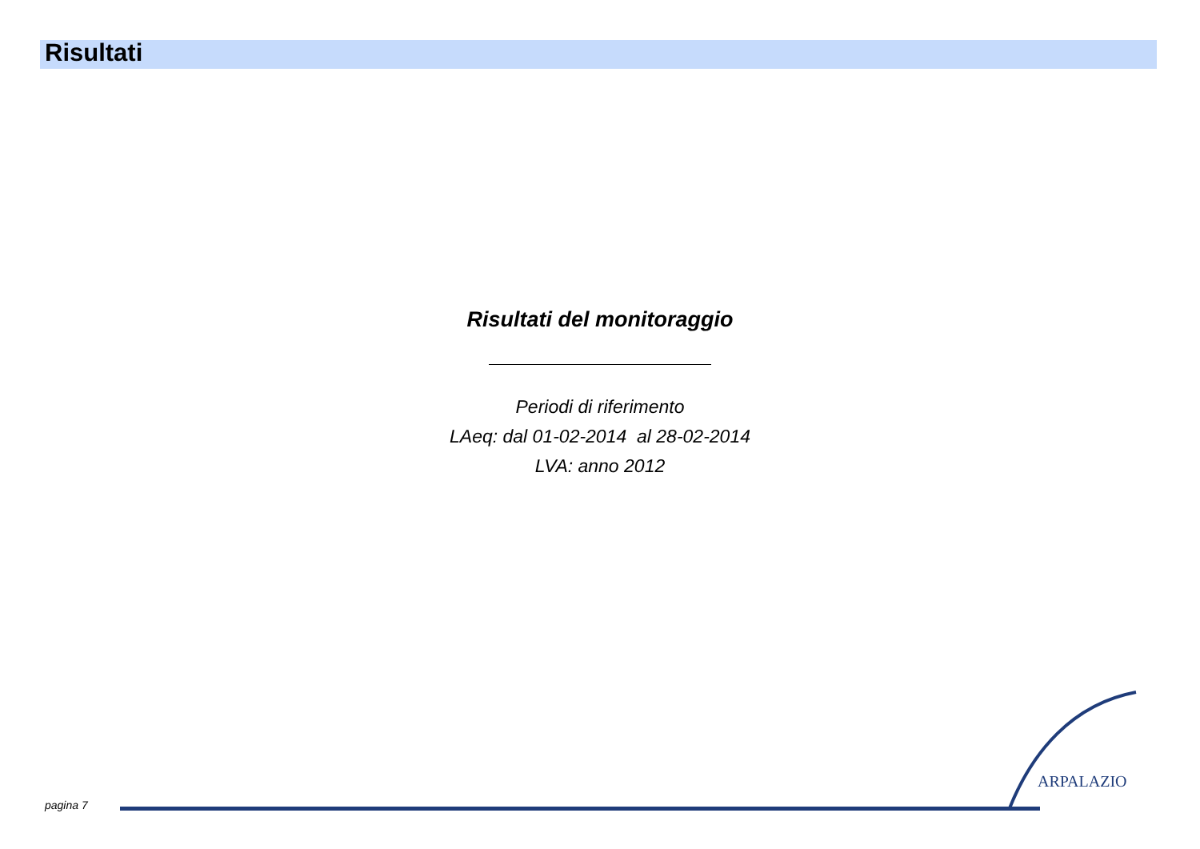Risultati
Risultati del monitoraggio
Periodi di riferimento
LAeq: dal 01-02-2014 al 28-02-2014
LVA: anno 2012
ARPALAZIO
pagina 7